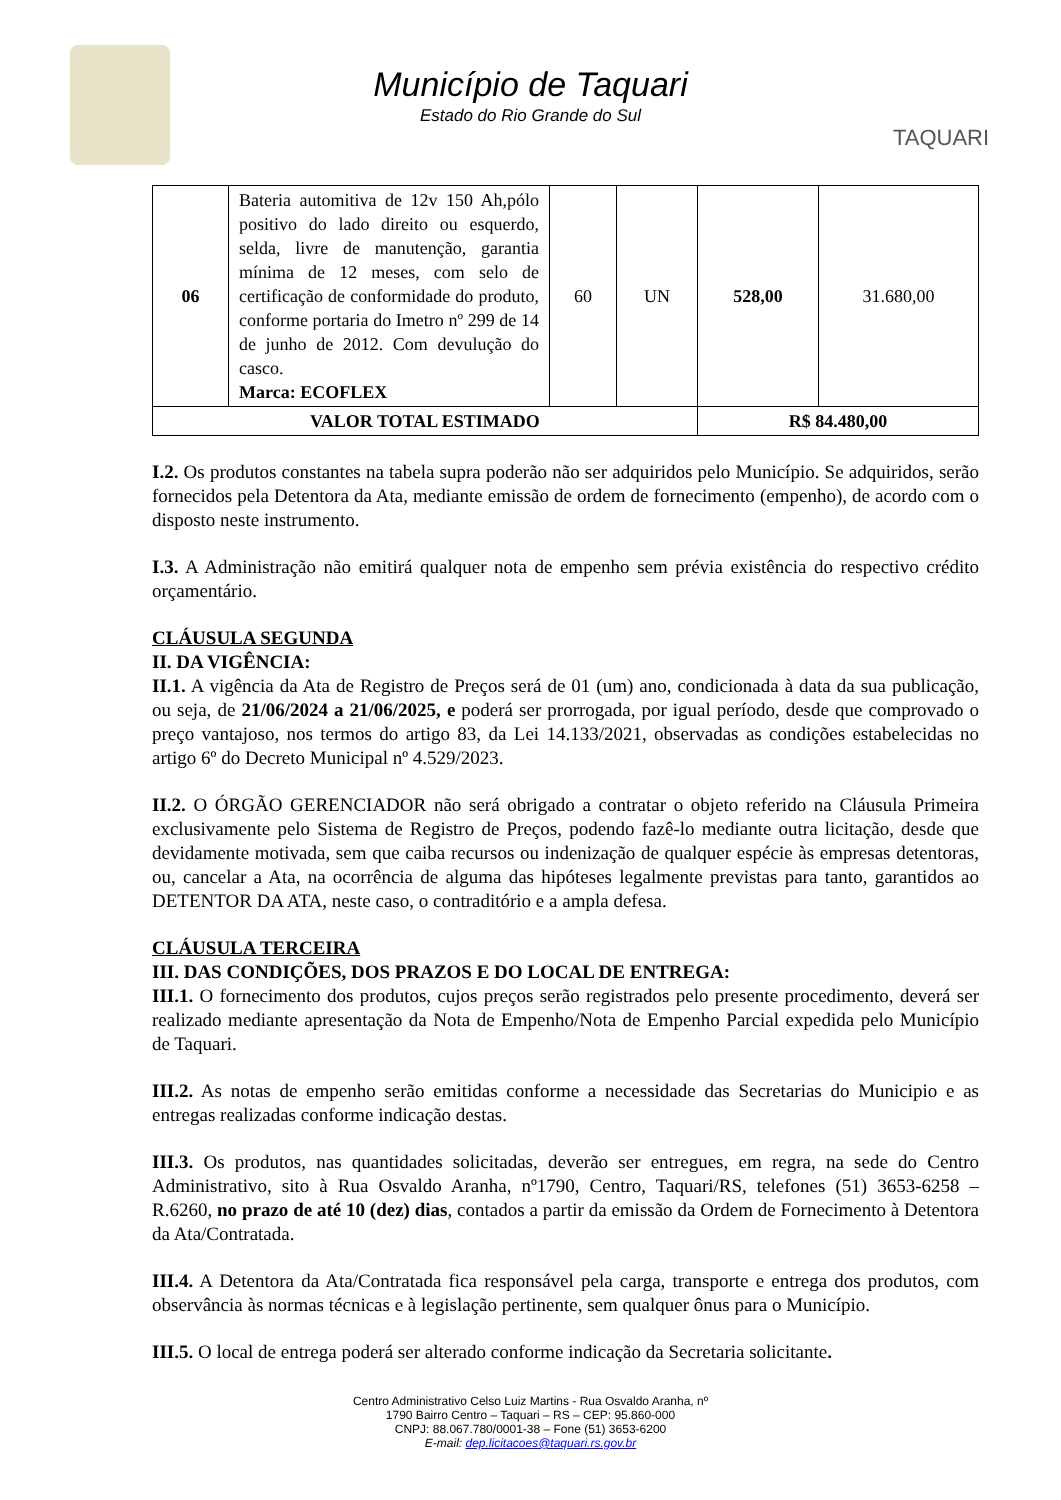Município de Taquari
Estado do Rio Grande do Sul
TAQUARI
| 06 | Bateria automitiva de 12v 150 Ah,pólo positivo do lado direito ou esquerdo, selda, livre de manutenção, garantia mínima de 12 meses, com selo de certificação de conformidade do produto, conforme portaria do Imetro nº 299 de 14 de junho de 2012. Com devulução do casco. Marca: ECOFLEX | 60 | UN | 528,00 | 31.680,00 |
| VALOR TOTAL ESTIMADO | | | | R$ 84.480,00 | |
I.2. Os produtos constantes na tabela supra poderão não ser adquiridos pelo Município. Se adquiridos, serão fornecidos pela Detentora da Ata, mediante emissão de ordem de fornecimento (empenho), de acordo com o disposto neste instrumento.
I.3. A Administração não emitirá qualquer nota de empenho sem prévia existência do respectivo crédito orçamentário.
CLÁUSULA SEGUNDA
II. DA VIGÊNCIA:
II.1. A vigência da Ata de Registro de Preços será de 01 (um) ano, condicionada à data da sua publicação, ou seja, de 21/06/2024 a 21/06/2025, e poderá ser prorrogada, por igual período, desde que comprovado o preço vantajoso, nos termos do artigo 83, da Lei 14.133/2021, observadas as condições estabelecidas no artigo 6º do Decreto Municipal nº 4.529/2023.
II.2. O ÓRGÃO GERENCIADOR não será obrigado a contratar o objeto referido na Cláusula Primeira exclusivamente pelo Sistema de Registro de Preços, podendo fazê-lo mediante outra licitação, desde que devidamente motivada, sem que caiba recursos ou indenização de qualquer espécie às empresas detentoras, ou, cancelar a Ata, na ocorrência de alguma das hipóteses legalmente previstas para tanto, garantidos ao DETENTOR DA ATA, neste caso, o contraditório e a ampla defesa.
CLÁUSULA TERCEIRA
III. DAS CONDIÇÕES, DOS PRAZOS E DO LOCAL DE ENTREGA:
III.1. O fornecimento dos produtos, cujos preços serão registrados pelo presente procedimento, deverá ser realizado mediante apresentação da Nota de Empenho/Nota de Empenho Parcial expedida pelo Município de Taquari.
III.2. As notas de empenho serão emitidas conforme a necessidade das Secretarias do Municipio e as entregas realizadas conforme indicação destas.
III.3. Os produtos, nas quantidades solicitadas, deverão ser entregues, em regra, na sede do Centro Administrativo, sito à Rua Osvaldo Aranha, nº1790, Centro, Taquari/RS, telefones (51) 3653-6258 – R.6260, no prazo de até 10 (dez) dias, contados a partir da emissão da Ordem de Fornecimento à Detentora da Ata/Contratada.
III.4. A Detentora da Ata/Contratada fica responsável pela carga, transporte e entrega dos produtos, com observância às normas técnicas e à legislação pertinente, sem qualquer ônus para o Município.
III.5. O local de entrega poderá ser alterado conforme indicação da Secretaria solicitante.
Centro Administrativo Celso Luiz Martins - Rua Osvaldo Aranha, nº
1790 Bairro Centro – Taquari – RS – CEP: 95.860-000
CNPJ: 88.067.780/0001-38 – Fone (51) 3653-6200
E-mail: dep.licitacoes@taquari.rs.gov.br